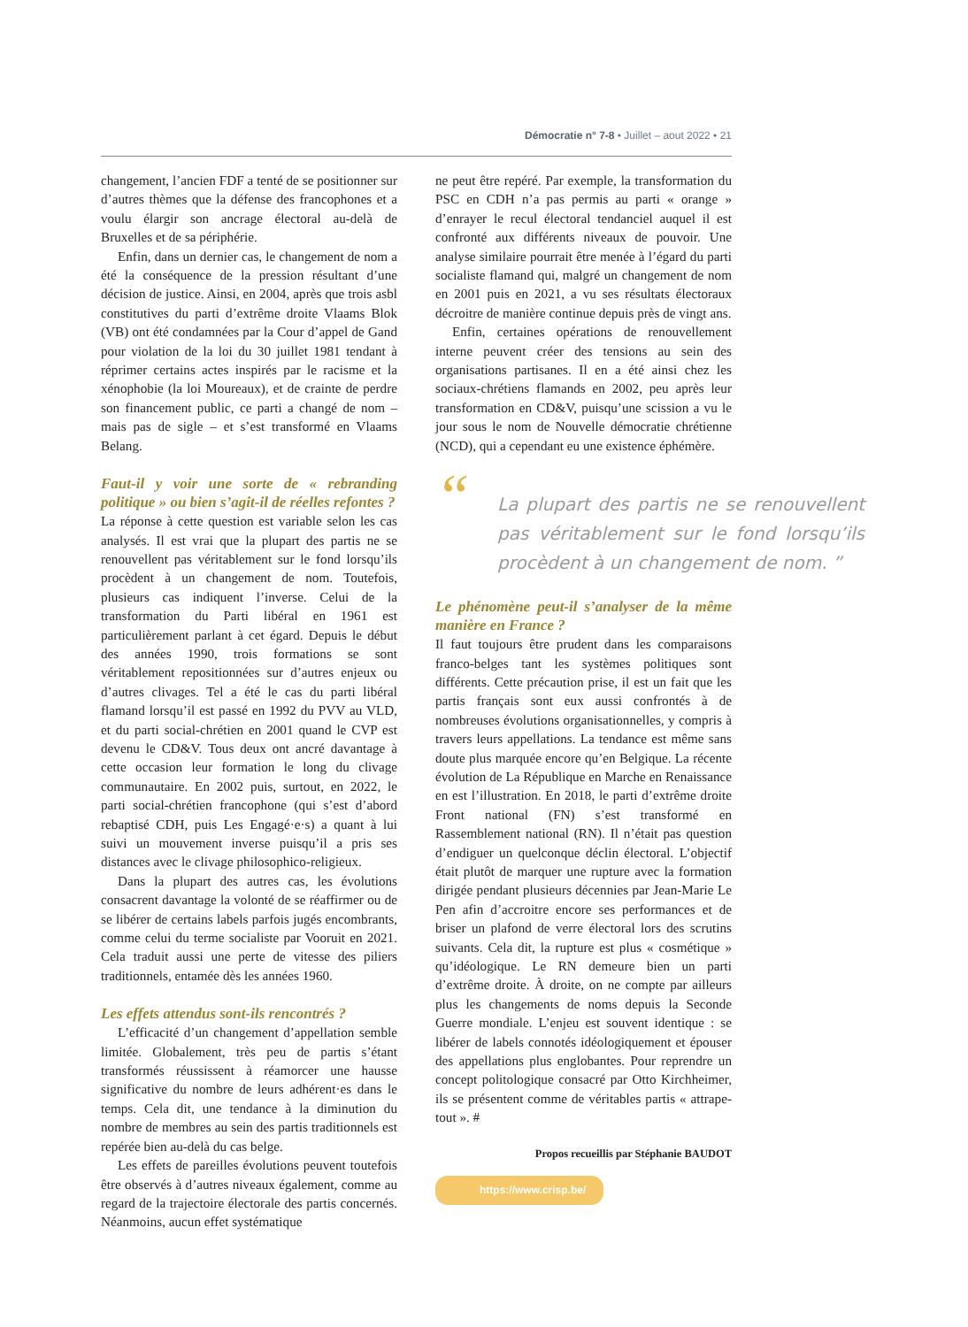Démocratie n° 7-8 • Juillet – aout 2022 • 21
changement, l’ancien FDF a tenté de se positionner sur d’autres thèmes que la défense des francophones et a voulu élargir son ancrage électoral au-delà de Bruxelles et de sa périphérie.
Enfin, dans un dernier cas, le changement de nom a été la conséquence de la pression résultant d’une décision de justice. Ainsi, en 2004, après que trois asbl constitutives du parti d’extrême droite Vlaams Blok (VB) ont été condamnées par la Cour d’appel de Gand pour violation de la loi du 30 juillet 1981 tendant à réprimer certains actes inspirés par le racisme et la xénophobie (la loi Moureaux), et de crainte de perdre son financement public, ce parti a changé de nom – mais pas de sigle – et s’est transformé en Vlaams Belang.
Faut-il y voir une sorte de « rebranding politique » ou bien s’agit-il de réelles refontes ?
La réponse à cette question est variable selon les cas analysés. Il est vrai que la plupart des partis ne se renouvellent pas véritablement sur le fond lorsqu’ils procèdent à un changement de nom. Toutefois, plusieurs cas indiquent l’inverse. Celui de la transformation du Parti libéral en 1961 est particulièrement parlant à cet égard. Depuis le début des années 1990, trois formations se sont véritablement repositionnées sur d’autres enjeux ou d’autres clivages. Tel a été le cas du parti libéral flamand lorsqu’il est passé en 1992 du PVV au VLD, et du parti social-chrétien en 2001 quand le CVP est devenu le CD&V. Tous deux ont ancré davantage à cette occasion leur formation le long du clivage communautaire. En 2002 puis, surtout, en 2022, le parti social-chrétien francophone (qui s’est d’abord rebaptisé CDH, puis Les Engagé·e·s) a quant à lui suivi un mouvement inverse puisqu’il a pris ses distances avec le clivage philosophico-religieux.
Dans la plupart des autres cas, les évolutions consacrent davantage la volonté de se réaffirmer ou de se libérer de certains labels parfois jugés encombrants, comme celui du terme socialiste par Vooruit en 2021. Cela traduit aussi une perte de vitesse des piliers traditionnels, entamée dès les années 1960.
Les effets attendus sont-ils rencontrés ?
L’efficacité d’un changement d’appellation semble limitée. Globalement, très peu de partis s’étant transformés réussissent à réamorcer une hausse significative du nombre de leurs adhérent·es dans le temps. Cela dit, une tendance à la diminution du nombre de membres au sein des partis traditionnels est repérée bien au-delà du cas belge.
Les effets de pareilles évolutions peuvent toutefois être observés à d’autres niveaux également, comme au regard de la trajectoire électorale des partis concernés. Néanmoins, aucun effet systématique
ne peut être repéré. Par exemple, la transformation du PSC en CDH n’a pas permis au parti « orange » d’enrayer le recul électoral tendanciel auquel il est confronté aux différents niveaux de pouvoir. Une analyse similaire pourrait être menée à l’égard du parti socialiste flamand qui, malgré un changement de nom en 2001 puis en 2021, a vu ses résultats électoraux décroitre de manière continue depuis près de vingt ans.
Enfin, certaines opérations de renouvellement interne peuvent créer des tensions au sein des organisations partisanes. Il en a été ainsi chez les sociaux-chrétiens flamands en 2002, peu après leur transformation en CD&V, puisqu’une scission a vu le jour sous le nom de Nouvelle démocratie chrétienne (NCD), qui a cependant eu une existence éphémère.
“La plupart des partis ne se renouvellent pas véritablement sur le fond lorsqu’ils procèdent à un changement de nom. ”
Le phénomène peut-il s’analyser de la même manière en France ?
Il faut toujours être prudent dans les comparaisons franco-belges tant les systèmes politiques sont différents. Cette précaution prise, il est un fait que les partis français sont eux aussi confrontés à de nombreuses évolutions organisationnelles, y compris à travers leurs appellations. La tendance est même sans doute plus marquée encore qu’en Belgique. La récente évolution de La République en Marche en Renaissance en est l’illustration. En 2018, le parti d’extrême droite Front national (FN) s’est transformé en Rassemblement national (RN). Il n’était pas question d’endiguer un quelconque déclin électoral. L’objectif était plutôt de marquer une rupture avec la formation dirigée pendant plusieurs décennies par Jean-Marie Le Pen afin d’accroitre encore ses performances et de briser un plafond de verre électoral lors des scrutins suivants. Cela dit, la rupture est plus « cosmétique » qu’idéologique. Le RN demeure bien un parti d’extrême droite. À droite, on ne compte par ailleurs plus les changements de noms depuis la Seconde Guerre mondiale. L’enjeu est souvent identique : se libérer de labels connotés idéologiquement et épouser des appellations plus englobantes. Pour reprendre un concept politologique consacré par Otto Kirchheimer, ils se présentent comme de véritables partis « attrape-tout ». #
Propos recueillis par Stéphanie BAUDOT
https://www.crisp.be/